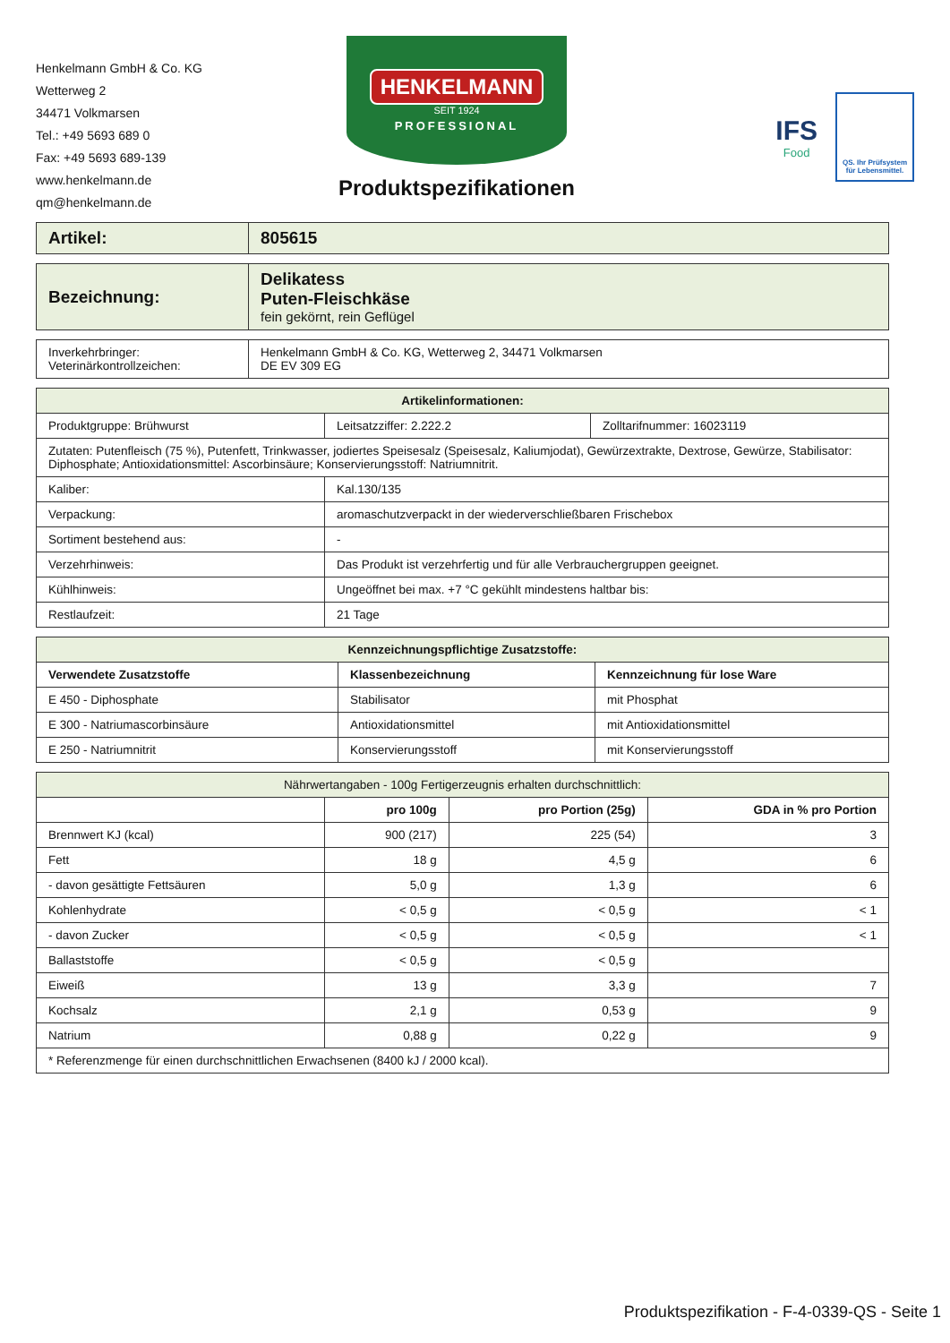Henkelmann GmbH & Co. KG
Wetterweg 2
34471 Volkmarsen
Tel.: +49 5693 689 0
Fax: +49 5693 689-139
www.henkelmann.de
qm@henkelmann.de
HENKELMANN
SEIT 1924
PROFESSIONAL
Produktspezifikationen
IFS
Food
QS. Ihr Prüfsystem für Lebensmittel.
| Artikel: | 805615 |
| Bezeichnung: | Delikatess Puten-Fleischkäse fein gekörnt, rein Geflügel |
| Inverkehrbringer: Veterinärkontrollzeichen: | Henkelmann GmbH & Co. KG, Wetterweg 2, 34471 Volkmarsen DE EV 309 EG |
| Artikelinformationen: | | |
| --- | --- | --- |
| Produktgruppe: Brühwurst | Leitsatzziffer: 2.222.2 | Zolltarifnummer: 16023119 |
| Zutaten: Putenfleisch (75 %), Putenfett, Trinkwasser, jodiertes Speisesalz (Speisesalz, Kaliumjodat), Gewürzextrakte, Dextrose, Gewürze, Stabilisator: Diphosphate; Antioxidationsmittel: Ascorbinsäure; Konservierungsstoff: Natriumnitrit. | | |
| Kaliber: | Kal.130/135 | |
| Verpackung: | aromaschutzverpackt in der wiederverschließbaren Frischebox | |
| Sortiment bestehend aus: | - | |
| Verzehrhinweis: | Das Produkt ist verzehrfertig und für alle Verbrauchergruppen geeignet. | |
| Kühlhinweis: | Ungeöffnet bei max. +7 °C gekühlt mindestens haltbar bis: | |
| Restlaufzeit: | 21 Tage | |
| Kennzeichnungspflichtige Zusatzstoffe: | | |
| --- | --- | --- |
| Verwendete Zusatzstoffe | Klassenbezeichnung | Kennzeichnung für lose Ware |
| E 450 - Diphosphate | Stabilisator | mit Phosphat |
| E 300 - Natriumascorbinsäure | Antioxidationsmittel | mit Antioxidationsmittel |
| E 250 - Natriumnitrit | Konservierungsstoff | mit Konservierungsstoff |
| Nährwertangaben - 100g Fertigerzeugnis erhalten durchschnittlich: | | | |
| | pro 100g | pro Portion (25g) | GDA in % pro Portion |
| Brennwert KJ (kcal) | 900 (217) | 225 (54) | 3 |
| Fett | 18 g | 4,5 g | 6 |
| - davon gesättigte Fettsäuren | 5,0 g | 1,3 g | 6 |
| Kohlenhydrate | < 0,5 g | < 0,5 g | < 1 |
| - davon Zucker | < 0,5 g | < 0,5 g | < 1 |
| Ballaststoffe | < 0,5 g | < 0,5 g | |
| Eiweiß | 13 g | 3,3 g | 7 |
| Kochsalz | 2,1 g | 0,53 g | 9 |
| Natrium | 0,88 g | 0,22 g | 9 |
| * Referenzmenge für einen durchschnittlichen Erwachsenen (8400 kJ / 2000 kcal). | | | |
Produktspezifikation - F-4-0339-QS - Seite 1